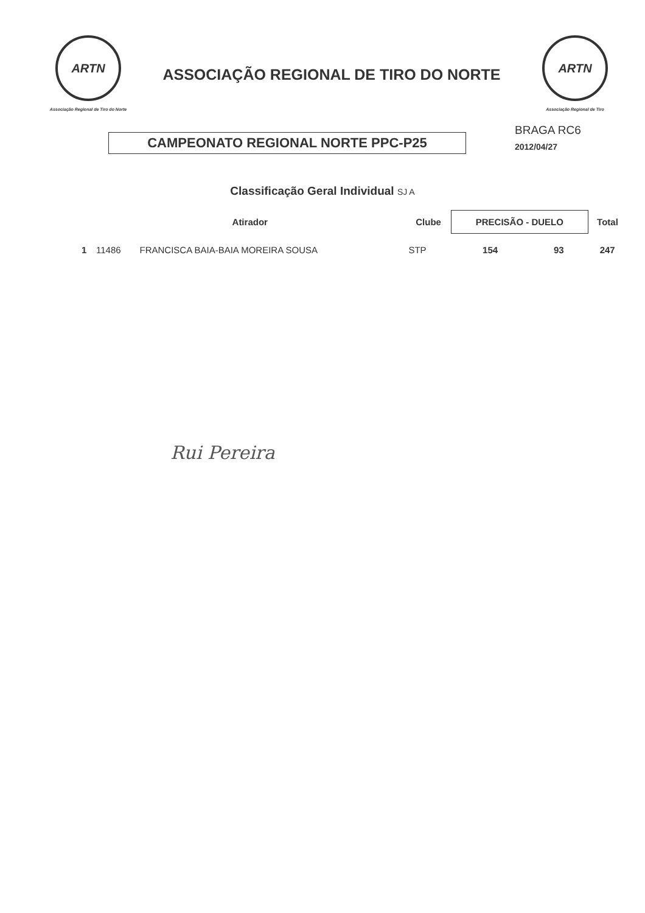ARTN
Associação Regional de Tiro do Norte
ASSOCIAÇÃO REGIONAL DE TIRO DO NORTE
ARTN
Associação Regional de Tiro
CAMPEONATO REGIONAL NORTE PPC-P25
BRAGA RC6
2012/04/27
Classificação Geral Individual SJ A
| | Atirador | | Clube | PRECISÃO - DUELO | | Total |
| --- | --- | --- | --- | --- | --- | --- |
| 1 | 11486 | FRANCISCA BAIA-BAIA MOREIRA SOUSA | STP | 154 | 93 | 247 |
Rui Pereira